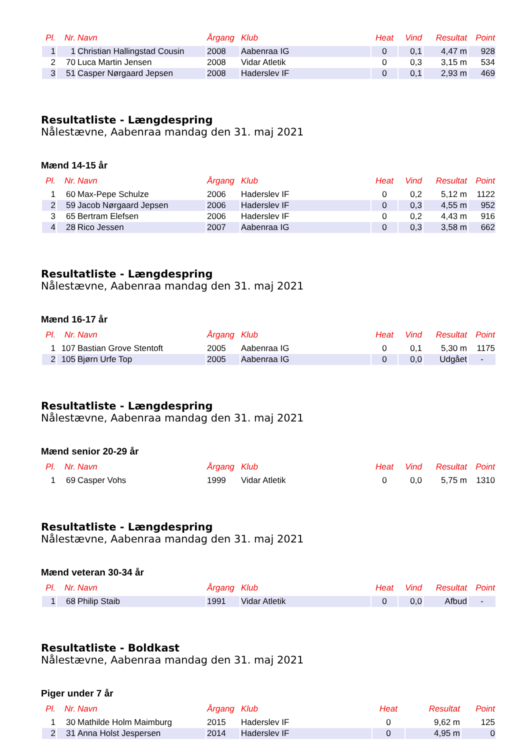| Pl. | Nr. | Navn | Årgang | Klub | Heat | Vind | Resultat | Point |
| --- | --- | --- | --- | --- | --- | --- | --- | --- |
| 1 | 1 | Christian Hallingstad Cousin | 2008 | Aabenraa IG | 0 | 0,1 | 4,47 m | 928 |
| 2 | 70 | Luca Martin Jensen | 2008 | Vidar Atletik | 0 | 0,3 | 3,15 m | 534 |
| 3 | 51 | Casper Nørgaard Jepsen | 2008 | Haderslev IF | 0 | 0,1 | 2,93 m | 469 |
Resultatliste - Længdespring
Nålestævne, Aabenraa mandag den 31. maj 2021
Mænd 14-15 år
| Pl. | Nr. | Navn | Årgang | Klub | Heat | Vind | Resultat | Point |
| --- | --- | --- | --- | --- | --- | --- | --- | --- |
| 1 | 60 | Max-Pepe Schulze | 2006 | Haderslev IF | 0 | 0,2 | 5,12 m | 1122 |
| 2 | 59 | Jacob Nørgaard Jepsen | 2006 | Haderslev IF | 0 | 0,3 | 4,55 m | 952 |
| 3 | 65 | Bertram Elefsen | 2006 | Haderslev IF | 0 | 0,2 | 4,43 m | 916 |
| 4 | 28 | Rico Jessen | 2007 | Aabenraa IG | 0 | 0,3 | 3,58 m | 662 |
Resultatliste - Længdespring
Nålestævne, Aabenraa mandag den 31. maj 2021
Mænd 16-17 år
| Pl. | Nr. | Navn | Årgang | Klub | Heat | Vind | Resultat | Point |
| --- | --- | --- | --- | --- | --- | --- | --- | --- |
| 1 | 107 | Bastian Grove Stentoft | 2005 | Aabenraa IG | 0 | 0,1 | 5,30 m | 1175 |
| 2 | 105 | Bjørn Urfe Top | 2005 | Aabenraa IG | 0 | 0,0 | Udgået | - |
Resultatliste - Længdespring
Nålestævne, Aabenraa mandag den 31. maj 2021
Mænd senior 20-29 år
| Pl. | Nr. | Navn | Årgang | Klub | Heat | Vind | Resultat | Point |
| --- | --- | --- | --- | --- | --- | --- | --- | --- |
| 1 | 69 | Casper Vohs | 1999 | Vidar Atletik | 0 | 0,0 | 5,75 m | 1310 |
Resultatliste - Længdespring
Nålestævne, Aabenraa mandag den 31. maj 2021
Mænd veteran 30-34 år
| Pl. | Nr. | Navn | Årgang | Klub | Heat | Vind | Resultat | Point |
| --- | --- | --- | --- | --- | --- | --- | --- | --- |
| 1 | 68 | Philip Staib | 1991 | Vidar Atletik | 0 | 0,0 | Afbud | - |
Resultatliste - Boldkast
Nålestævne, Aabenraa mandag den 31. maj 2021
Piger under 7 år
| Pl. | Nr. | Navn | Årgang | Klub | Heat | Resultat | Point |
| --- | --- | --- | --- | --- | --- | --- | --- |
| 1 | 30 | Mathilde Holm Maimburg | 2015 | Haderslev IF | 0 | 9,62 m | 125 |
| 2 | 31 | Anna Holst Jespersen | 2014 | Haderslev IF | 0 | 4,95 m | 0 |